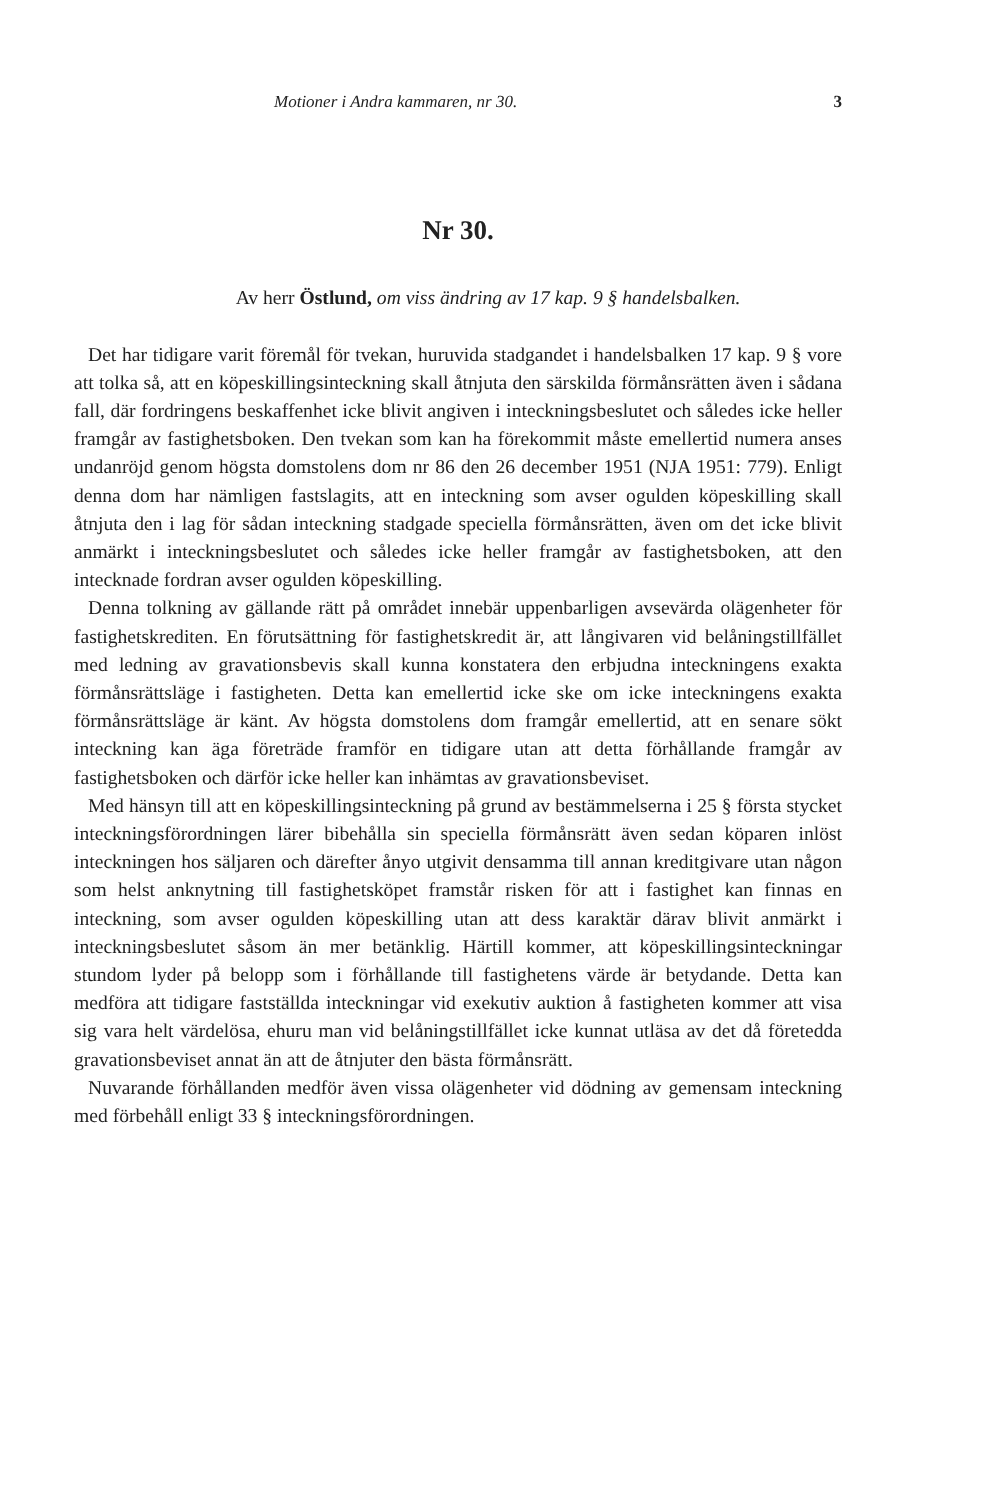Motioner i Andra kammaren, nr 30. 3
Nr 30.
Av herr Östlund, om viss ändring av 17 kap. 9 § handelsbalken.
Det har tidigare varit föremål för tvekan, huruvida stadgandet i handelsbalken 17 kap. 9 § vore att tolka så, att en köpeskillingsinteckning skall åtnjuta den särskilda förmånsrätten även i sådana fall, där fordringens beskaffenhet icke blivit angiven i inteckningsbeslutet och således icke heller framgår av fastighetsboken. Den tvekan som kan ha förekommit måste emellertid numera anses undanröjd genom högsta domstolens dom nr 86 den 26 december 1951 (NJA 1951: 779). Enligt denna dom har nämligen fastslagits, att en inteckning som avser ogulden köpeskilling skall åtnjuta den i lag för sådan inteckning stadgade speciella förmånsrätten, även om det icke blivit anmärkt i inteckningsbeslutet och således icke heller framgår av fastighetsboken, att den intecknade fordran avser ogulden köpeskilling.
Denna tolkning av gällande rätt på området innebär uppenbarligen avsevärda olägenheter för fastighetskrediten. En förutsättning för fastighetskredit är, att långivaren vid belåningstillfället med ledning av gravationsbevis skall kunna konstatera den erbjudna inteckningens exakta förmånsrättsläge i fastigheten. Detta kan emellertid icke ske om icke inteckningens exakta förmånsrättsläge är känt. Av högsta domstolens dom framgår emellertid, att en senare sökt inteckning kan äga företräde framför en tidigare utan att detta förhållande framgår av fastighetsboken och därför icke heller kan inhämtas av gravationsbeviset.
Med hänsyn till att en köpeskillingsinteckning på grund av bestämmelserna i 25 § första stycket inteckningsförordningen lärer bibehålla sin speciella förmånsrätt även sedan köparen inlöst inteckningen hos säljaren och därefter ånyo utgivit densamma till annan kreditgivare utan någon som helst anknytning till fastighetsköpet framstår risken för att i fastighet kan finnas en inteckning, som avser ogulden köpeskilling utan att dess karaktär därav blivit anmärkt i inteckningsbeslutet såsom än mer betänklig. Härtill kommer, att köpeskillingsinteckningar stundom lyder på belopp som i förhållande till fastighetens värde är betydande. Detta kan medföra att tidigare fastställda inteckningar vid exekutiv auktion å fastigheten kommer att visa sig vara helt värdelösa, ehuru man vid belåningstillfället icke kunnat utläsa av det då företedda gravationsbeviset annat än att de åtnjuter den bästa förmånsrätt.
Nuvarande förhållanden medför även vissa olägenheter vid dödning av gemensam inteckning med förbehåll enligt 33 § inteckningsförordningen.